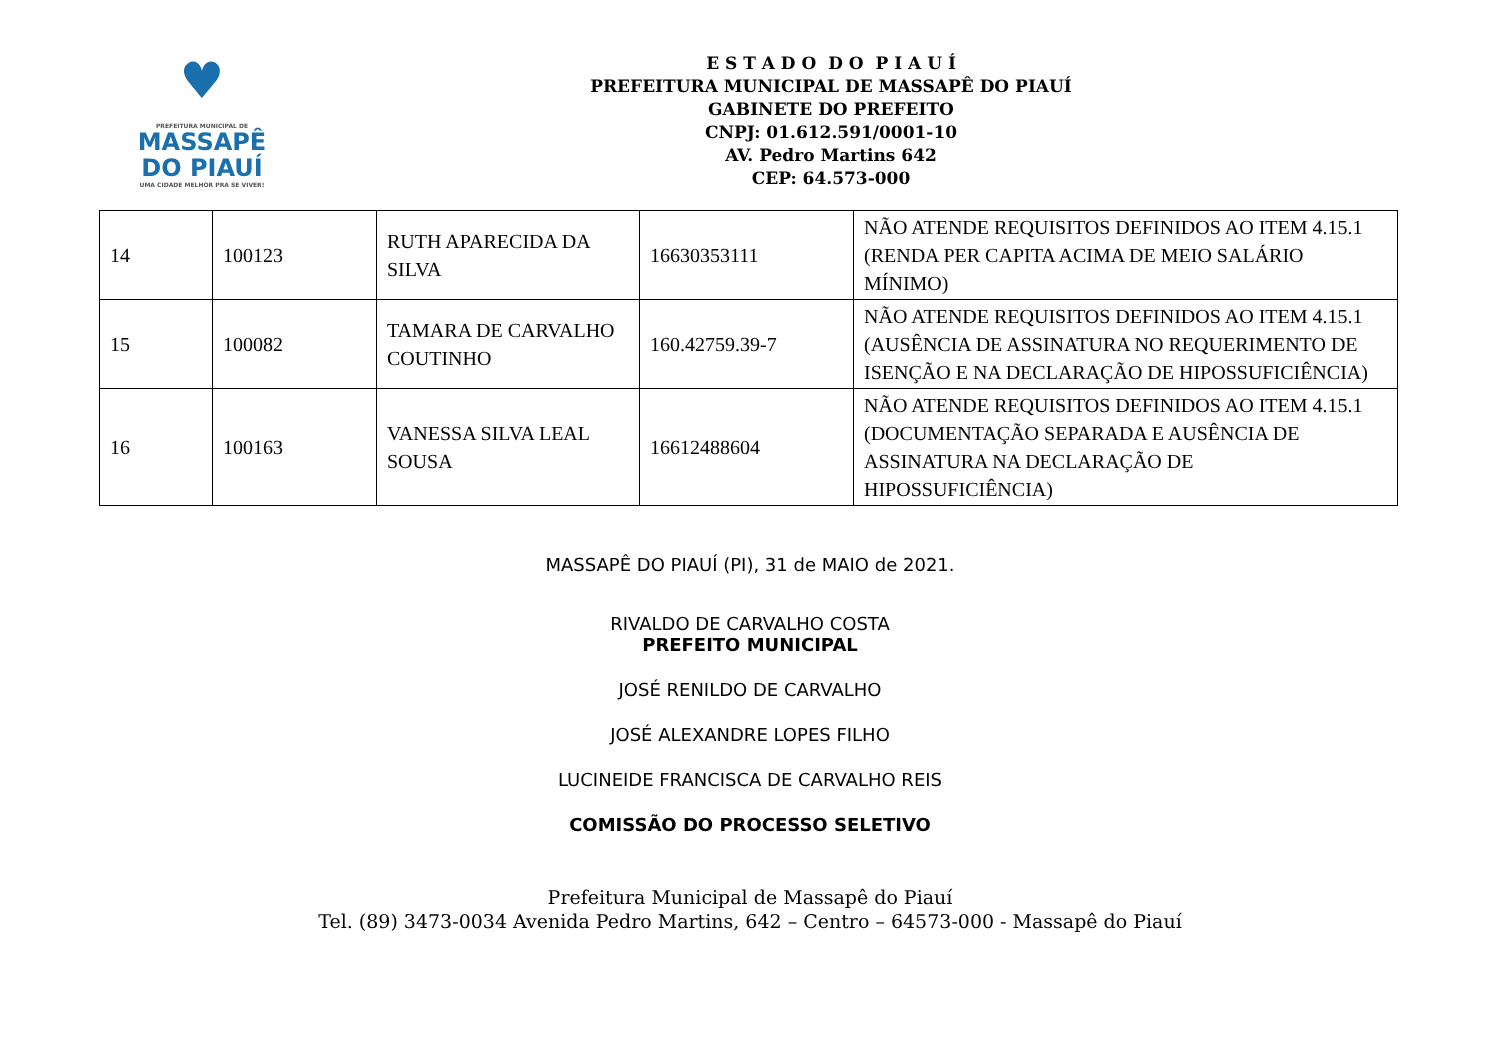♥
PREFEITURA MUNICIPAL DE
MASSAPÊ
DO PIAUÍ
UMA CIDADE MELHOR PRA SE VIVER!
E S T A D O D O P I A U Í
PREFEITURA MUNICIPAL DE MASSAPÊ DO PIAUÍ
GABINETE DO PREFEITO
CNPJ: 01.612.591/0001-10
AV. Pedro Martins 642
CEP: 64.573-000
| 14 | 100123 | RUTH APARECIDA DA SILVA | 16630353111 | NÃO ATENDE REQUISITOS DEFINIDOS AO ITEM 4.15.1 (RENDA PER CAPITA ACIMA DE MEIO SALÁRIO MÍNIMO) |
| 15 | 100082 | TAMARA DE CARVALHO COUTINHO | 160.42759.39-7 | NÃO ATENDE REQUISITOS DEFINIDOS AO ITEM 4.15.1 (AUSÊNCIA DE ASSINATURA NO REQUERIMENTO DE ISENÇÃO E NA DECLARAÇÃO DE HIPOSSUFICIÊNCIA) |
| 16 | 100163 | VANESSA SILVA LEAL SOUSA | 16612488604 | NÃO ATENDE REQUISITOS DEFINIDOS AO ITEM 4.15.1 (DOCUMENTAÇÃO SEPARADA E AUSÊNCIA DE ASSINATURA NA DECLARAÇÃO DE HIPOSSUFICIÊNCIA) |
MASSAPÊ DO PIAUÍ (PI), 31 de MAIO de 2021.
RIVALDO DE CARVALHO COSTA
PREFEITO MUNICIPAL
JOSÉ RENILDO DE CARVALHO
JOSÉ ALEXANDRE LOPES FILHO
LUCINEIDE FRANCISCA DE CARVALHO REIS
COMISSÃO DO PROCESSO SELETIVO
Prefeitura Municipal de Massapê do Piauí
Tel. (89) 3473-0034 Avenida Pedro Martins, 642 – Centro – 64573-000 - Massapê do Piauí